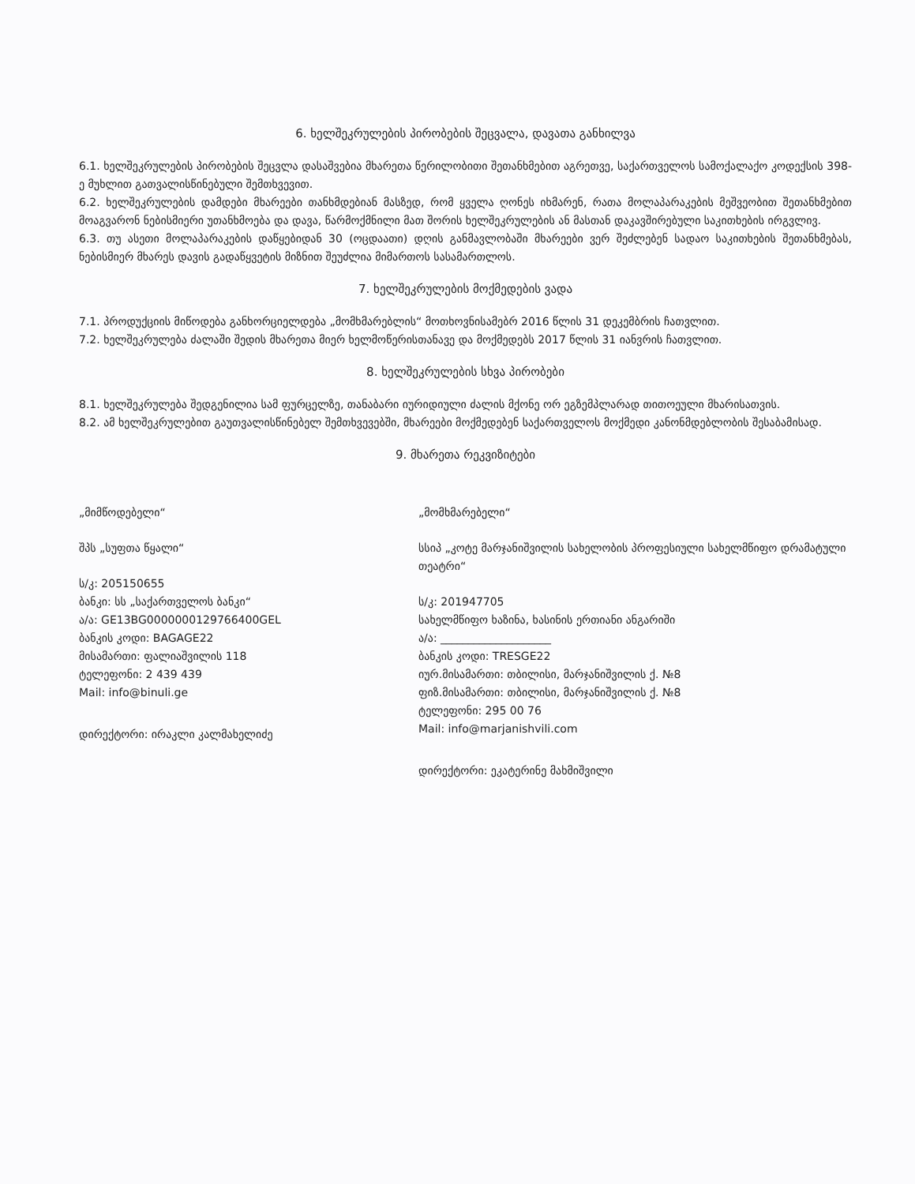6. ხელშეკრულების პირობების შეცვალა, დავათა განხილვა
6.1. ხელშეკრულების პირობების შეცვლა დასაშვებია მხარეთა წერილობითი შეთანხმებით აგრეთვე, საქართველოს სამოქალაქო კოდექსის 398-ე მუხლით გათვალისწინებული შემთხვევით.
6.2. ხელშეკრულების დამდები მხარეები თანხმდებიან მასზედ, რომ ყველა ღონეს იხმარენ, რათა მოლაპარაკების მეშვეობით შეთანხმებით მოაგვარონ ნებისმიერი უთანხმოება და დავა, წარმოქმნილი მათ შორის ხელშეკრულების ან მასთან დაკავშირებული საკითხების ირგვლივ.
6.3. თუ ასეთი მოლაპარაკების დაწყებიდან 30 (ოცდაათი) დღის განმავლობაში მხარეები ვერ შეძლებენ სადაო საკითხების შეთანხმებას, ნებისმიერ მხარეს დავის გადაწყვეტის მიზნით შეუძლია მიმართოს სასამართლოს.
7. ხელშეკრულების მოქმედების ვადა
7.1. პროდუქციის მიწოდება განხორციელდება „მომხმარებლის“ მოთხოვნისამებრ 2016 წლის 31 დეკემბრის ჩათვლით.
7.2. ხელშეკრულება ძალაში შედის მხარეთა მიერ ხელმოწერისთანავე და მოქმედებს 2017 წლის 31 იანვრის ჩათვლით.
8. ხელშეკრულების სხვა პირობები
8.1. ხელშეკრულება შედგენილია სამ ფურცელზე, თანაბარი იურიდიული ძალის მქონე ორ ეგზემპლარად თითოეული მხარისათვის.
8.2. ამ ხელშეკრულებით გაუთვალისწინებელ შემთხვევებში, მხარეები მოქმედებენ საქართველოს მოქმედი კანონმდებლობის შესაბამისად.
9. მხარეთა რეკვიზიტები
„მიმწოდებელი“
შპს „სუფთა წყალი“
ს/კ: 205150655
ბანკი: სს „საქართველოს ბანკი“
ა/ა: GE13BG0000000129766400GEL
ბანკის კოდი: BAGAGE22
მისამართი: ფალიაშვილის 118
ტელეფონი: 2 439 439
Mail: info@binuli.ge
დირექტორი: ირაკლი კალმახელიძე
„მომხმარებელი“
სსიპ „კოტე მარჯანიშვილის სახელობის პროფესიული სახელმწიფო დრამატული თეატრი“
ს/კ: 201947705
სახელმწიფო ხაზინა, ხასინის ერთიანი ანგარიში
ა/ა: ____________________
ბანკის კოდი: TRESGE22
იურ.მისამართი: თბილისი, მარჯანიშვილის ქ. №8
ფიზ.მისამართი: თბილისი, მარჯანიშვილის ქ. №8
ტელეფონი: 295 00 76
Mail: info@marjanishvili.com
დირექტორი: ეკატერინე მახმიშვილი